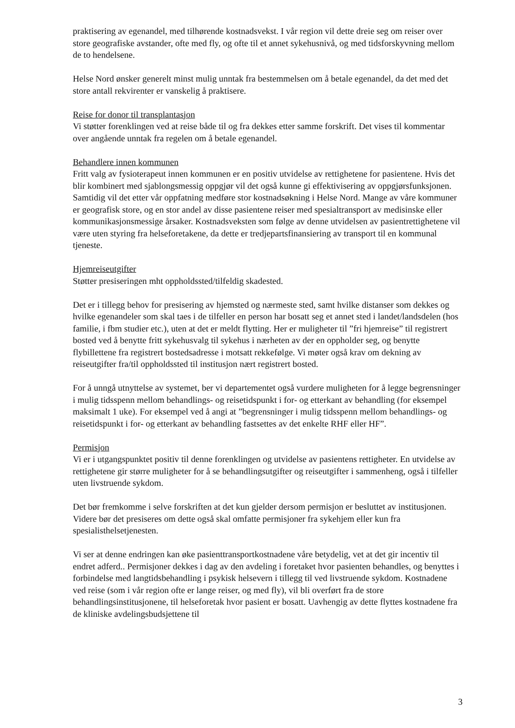praktisering av egenandel, med tilhørende kostnadsvekst. I vår region vil dette dreie seg om reiser over store geografiske avstander, ofte med fly, og ofte til et annet sykehusnivå, og med tidsforskyvning mellom de to hendelsene.
Helse Nord ønsker generelt minst mulig unntak fra bestemmelsen om å betale egenandel, da det med det store antall rekvirenter er vanskelig å praktisere.
Reise for donor til transplantasjon
Vi støtter forenklingen ved at reise både til og fra dekkes etter samme forskrift. Det vises til kommentar over angående unntak fra regelen om å betale egenandel.
Behandlere innen kommunen
Fritt valg av fysioterapeut innen kommunen er en positiv utvidelse av rettighetene for pasientene. Hvis det blir kombinert med sjablongsmessig oppgjør vil det også kunne gi effektivisering av oppgjørsfunksjonen. Samtidig vil det etter vår oppfatning medføre stor kostnadsøkning i Helse Nord. Mange av våre kommuner er geografisk store, og en stor andel av disse pasientene reiser med spesialtransport av medisinske eller kommunikasjonsmessige årsaker. Kostnadsveksten som følge av denne utvidelsen av pasientrettighetene vil være uten styring fra helseforetakene, da dette er tredjepartsfinansiering av transport til en kommunal tjeneste.
Hjemreiseutgifter
Støtter presiseringen mht oppholdssted/tilfeldig skadested.
Det er i tillegg behov for presisering av hjemsted og nærmeste sted, samt hvilke distanser som dekkes og hvilke egenandeler som skal taes i de tilfeller en person har bosatt seg et annet sted i landet/landsdelen (hos familie, i fbm studier etc.), uten at det er meldt flytting. Her er muligheter til ”fri hjemreise” til registrert bosted ved å benytte fritt sykehusvalg til sykehus i nærheten av der en oppholder seg, og benytte flybillettene fra registrert bostedsadresse i motsatt rekkefølge. Vi møter også krav om dekning av reiseutgifter fra/til oppholdssted til institusjon nært registrert bosted.
For å unngå utnyttelse av systemet, ber vi departementet også vurdere muligheten for å legge begrensninger i mulig tidsspenn mellom behandlings- og reisetidspunkt i for- og etterkant av behandling (for eksempel maksimalt 1 uke). For eksempel ved å angi at ”begrensninger i mulig tidsspenn mellom behandlings- og reisetidspunkt i for- og etterkant av behandling fastsettes av det enkelte RHF eller HF”.
Permisjon
Vi er i utgangspunktet positiv til denne forenklingen og utvidelse av pasientens rettigheter. En utvidelse av rettighetene gir større muligheter for å se behandlingsutgifter og reiseutgifter i sammenheng, også i tilfeller uten livstruende sykdom.
Det bør fremkomme i selve forskriften at det kun gjelder dersom permisjon er besluttet av institusjonen. Videre bør det presiseres om dette også skal omfatte permisjoner fra sykehjem eller kun fra spesialisthelsetjenesten.
Vi ser at denne endringen kan øke pasienttransportkostnadene våre betydelig, vet at det gir incentiv til endret adferd.. Permisjoner dekkes i dag av den avdeling i foretaket hvor pasienten behandles, og benyttes i forbindelse med langtidsbehandling i psykisk helsevern i tillegg til ved livstruende sykdom. Kostnadene ved reise (som i vår region ofte er lange reiser, og med fly), vil bli overført fra de store behandlingsinstitusjonene, til helseforetak hvor pasient er bosatt. Uavhengig av dette flyttes kostnadene fra de kliniske avdelingsbudsjettene til
3